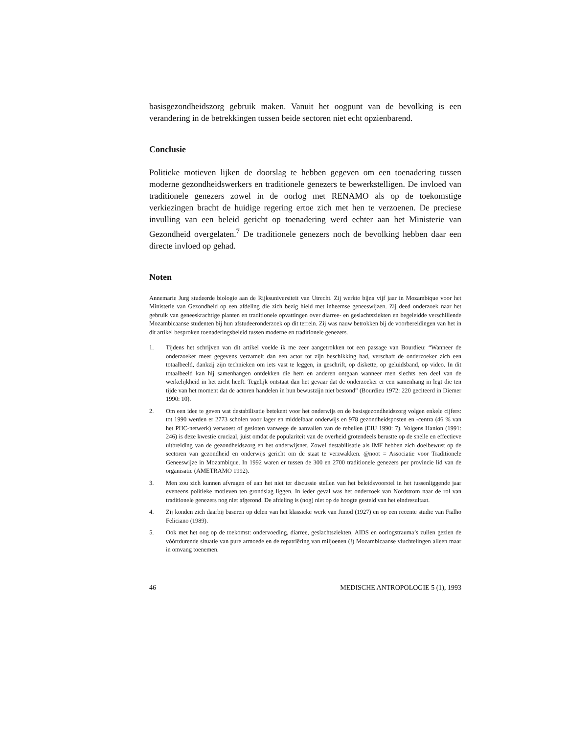basisgezondheidszorg gebruik maken. Vanuit het oogpunt van de bevolking is een verandering in de betrekkingen tussen beide sectoren niet echt opzienbarend.
Conclusie
Politieke motieven lijken de doorslag te hebben gegeven om een toenadering tussen moderne gezondheidswerkers en traditionele genezers te bewerkstelligen. De invloed van traditionele genezers zowel in de oorlog met RENAMO als op de toekomstige verkiezingen bracht de huidige regering ertoe zich met hen te verzoenen. De preciese invulling van een beleid gericht op toenadering werd echter aan het Ministerie van Gezondheid overgelaten.<sup>7</sup> De traditionele genezers noch de bevolking hebben daar een directe invloed op gehad.
Noten
Annemarie Jurg studeerde biologie aan de Rijksuniversiteit van Utrecht. Zij werkte bijna vijf jaar in Mozambique voor het Ministerie van Gezondheid op een afdeling die zich bezig hield met inheemse geneeswijzen. Zij deed onderzoek naar het gebruik van geneeskrachtige planten en traditionele opvattingen over diarree- en geslachtsziekten en begeleidde verschillende Mozambicaanse studenten bij hun afstudeeronderzoek op dit terrein. Zij was nauw betrokken bij de voorbereidingen van het in dit artikel besproken toenaderingsbeleid tussen moderne en traditionele genezers.
1. Tijdens het schrijven van dit artikel voelde ik me zeer aangetrokken tot een passage van Bourdieu: “Wanneer de onderzoeker meer gegevens verzamelt dan een actor tot zijn beschikking had, verschaft de onderzoeker zich een totaalbeeld, dankzij zijn technieken om iets vast te leggen, in geschrift, op diskette, op geluidsband, op video. In dit totaalbeeld kan hij samenhangen ontdekken die hem en anderen ontgaan wanneer men slechts een deel van de werkelijkheid in het zicht heeft. Tegelijk ontstaat dan het gevaar dat de onderzoeker er een samenhang in legt die ten tijde van het moment dat de actoren handelen in hun bewustzijn niet bestond” (Bourdieu 1972: 220 geciteerd in Diemer 1990: 10).
2. Om een idee te geven wat destabilisatie betekent voor het onderwijs en de basisgezondheidszorg volgen enkele cijfers: tot 1990 werden er 2773 scholen voor lager en middelbaar onderwijs en 978 gezondheidsposten en -centra (46 % van het PHC-netwerk) verwoest of gesloten vanwege de aanvallen van de rebellen (EIU 1990: 7). Volgens Hanlon (1991: 246) is deze kwestie cruciaal, juist omdat de populariteit van de overheid grotendeels berustte op de snelle en effectieve uitbreiding van de gezondheidszorg en het onderwijsnet. Zowel destabilisatie als IMF hebben zich doelbewust op de sectoren van gezondheid en onderwijs gericht om de staat te verzwakken. @noot = Associatie voor Traditionele Geneeswijze in Mozambique. In 1992 waren er tussen de 300 en 2700 traditionele genezers per provincie lid van de organisatie (AMETRAMO 1992).
3. Men zou zich kunnen afvragen of aan het niet ter discussie stellen van het beleidsvoorstel in het tussenliggende jaar eveneens politieke motieven ten grondslag liggen. In ieder geval was het onderzoek van Nordstrom naar de rol van traditionele genezers nog niet afgerond. De afdeling is (nog) niet op de hoogte gesteld van het eindresultaat.
4. Zij konden zich daarbij baseren op delen van het klassieke werk van Junod (1927) en op een recente studie van Fialho Feliciano (1989).
5. Ook met het oog op de toekomst: ondervoeding, diarree, geslachtsziekten, AIDS en oorlogstrauma’s zullen gezien de vóórtdurende situatie van pure armoede en de repatriëring van miljoenen (!) Mozambicaanse vluchtelingen alleen maar in omvang toenemen.
46 MEDISCHE ANTROPOLOGIE 5 (1), 1993